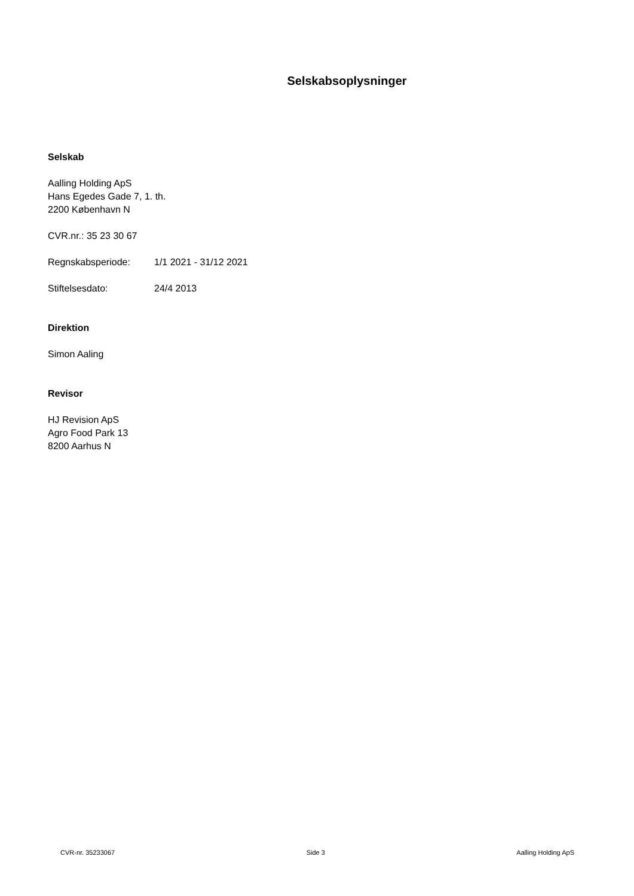Selskabsoplysninger
Selskab
Aalling Holding ApS
Hans Egedes Gade 7, 1. th.
2200 København N
CVR.nr.: 35 23 30 67
Regnskabsperiode: 1/1 2021 - 31/12 2021
Stiftelsesdato: 24/4 2013
Direktion
Simon Aaling
Revisor
HJ Revision ApS
Agro Food Park 13
8200 Aarhus N
CVR-nr. 35233067 Side 3 Aalling Holding ApS